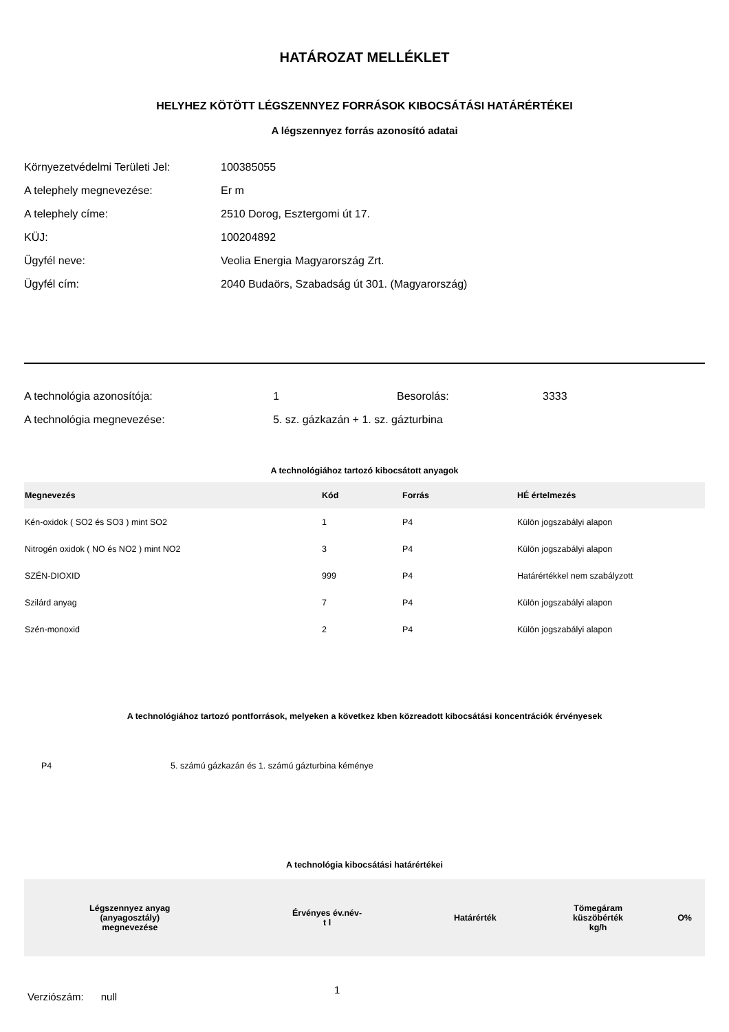HATÁROZAT MELLÉKLET
HELYHEZ KÖTÖTT LÉGSZENNYEZ FORRÁSOK KIBOCSÁTÁSI HATÁRÉRTÉKEI
A légszennyez forrás azonosító adatai
Környezetvédelmi Területi Jel:
100385055
A telephely megnevezése:
Er m
A telephely címe:
2510 Dorog, Esztergomi út 17.
KÜJ:
100204892
Ügyfél neve:
Veolia Energia Magyarország Zrt.
Ügyfél cím:
2040 Budaörs, Szabadság út 301. (Magyarország)
A technológia azonosítója:
1
Besorolás:
3333
A technológia megnevezése:
5. sz. gázkazán + 1. sz. gázturbina
A technológiához tartozó kibocsátott anyagok
| Megnevezés | Kód | Forrás | HÉ értelmezés |
| --- | --- | --- | --- |
| Kén-oxidok ( SO2 és SO3 ) mint SO2 | 1 | P4 | Külön jogszabályi alapon |
| Nitrogén oxidok ( NO és NO2 ) mint NO2 | 3 | P4 | Külön jogszabályi alapon |
| SZÉN-DIOXID | 999 | P4 | Határértékkel nem szabályzott |
| Szilárd anyag | 7 | P4 | Külön jogszabályi alapon |
| Szén-monoxid | 2 | P4 | Külön jogszabályi alapon |
A technológiához tartozó pontforrások, melyeken a következ kben közreadott kibocsátási koncentrációk érvényesek
P4 5. számú gázkazán és 1. számú gázturbina kéménye
A technológia kibocsátási határértékei
| Légszennyez anyag (anyagosztály) megnevezése | Érvényes év.név- t l | Határérték | Tömegáram küszöbérték kg/h | O% |
| --- | --- | --- | --- | --- |
1
Verziószám: null